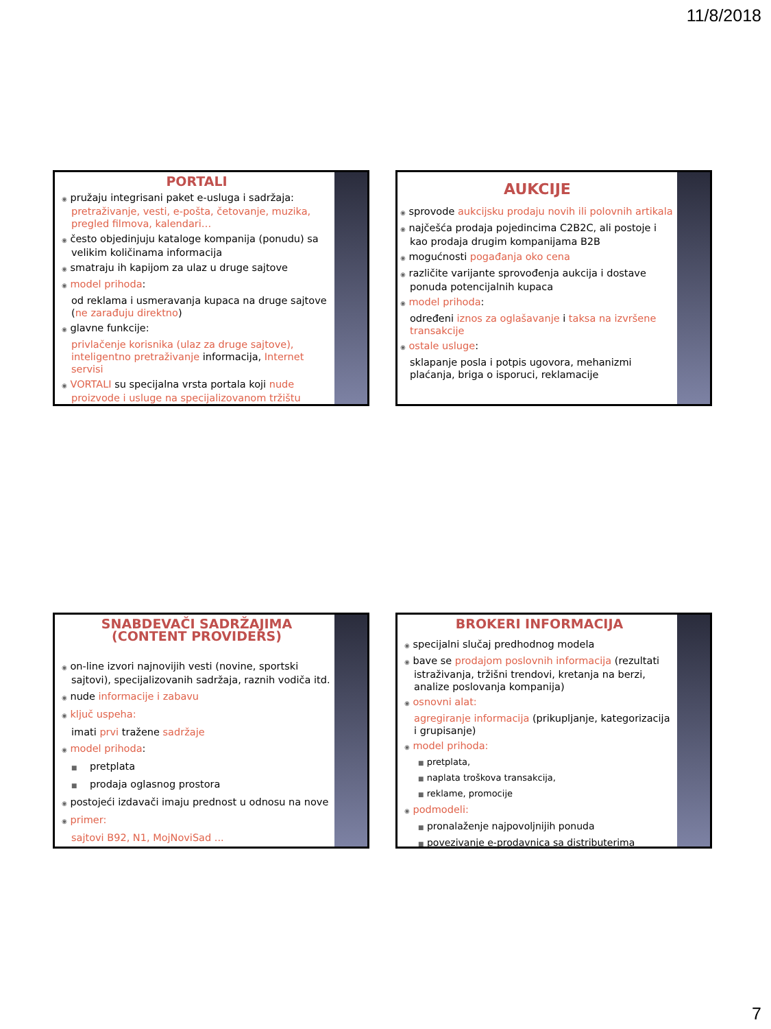11/8/2018
PORTALI
◉ pružaju integrisani paket e-usluga i sadržaja: pretraživanje, vesti, e-pošta, četovanje, muzika, pregled filmova, kalendari…
◉ često objedinjuju kataloge kompanija (ponudu) sa velikim količinama informacija
◉ smatraju ih kapijom za ulaz u druge sajtove
◉ model prihoda:
od reklama i usmeravanja kupaca na druge sajtove (ne zarađuju direktno)
◉ glavne funkcije:
privlačenje korisnika (ulaz za druge sajtove), inteligentno pretraživanje informacija, Internet servisi
◉ VORTALI su specijalna vrsta portala koji nude proizvode i usluge na specijalizovanom tržištu
AUKCIJE
◉ sprovode aukcijsku prodaju novih ili polovnih artikala
◉ najčešća prodaja pojedincima C2B2C, ali postoje i kao prodaja drugim kompanijama B2B
◉ mogućnosti pogađanja oko cena
◉ različite varijante sprovođenja aukcija i dostave ponuda potencijalnih kupaca
◉ model prihoda:
određeni iznos za oglašavanje i taksa na izvršene transakcije
◉ ostale usluge:
sklapanje posla i potpis ugovora, mehanizmi plaćanja, briga o isporuci, reklamacije
SNABDEVAČI SADRŽAJIMA
(CONTENT PROVIDERS)
◉ on-line izvori najnovijih vesti (novine, sportski sajtovi), specijalizovanih sadržaja, raznih vodiča itd.
◉ nude informacije i zabavu
◉ ključ uspeha:
imati prvi tražene sadržaje
◉ model prihoda:
■ pretplata
■ prodaja oglasnog prostora
◉ postojeći izdavači imaju prednost u odnosu na nove
◉ primer:
sajtovi B92, N1, MojNoviSad ...
BROKERI INFORMACIJA
◉ specijalni slučaj predhodnog modela
◉ bave se prodajom poslovnih informacija (rezultati istraživanja, tržišni trendovi, kretanja na berzi, analize poslovanja kompanija)
◉ osnovni alat:
agregiranje informacija (prikupljanje, kategorizacija i grupisanje)
◉ model prihoda:
■ pretplata,
■ naplata troškova transakcija,
■ reklame, promocije
◉ podmodeli:
■ pronalaženje najpovoljnijih ponuda
■ povezivanje e-prodavnica sa distributerima
7